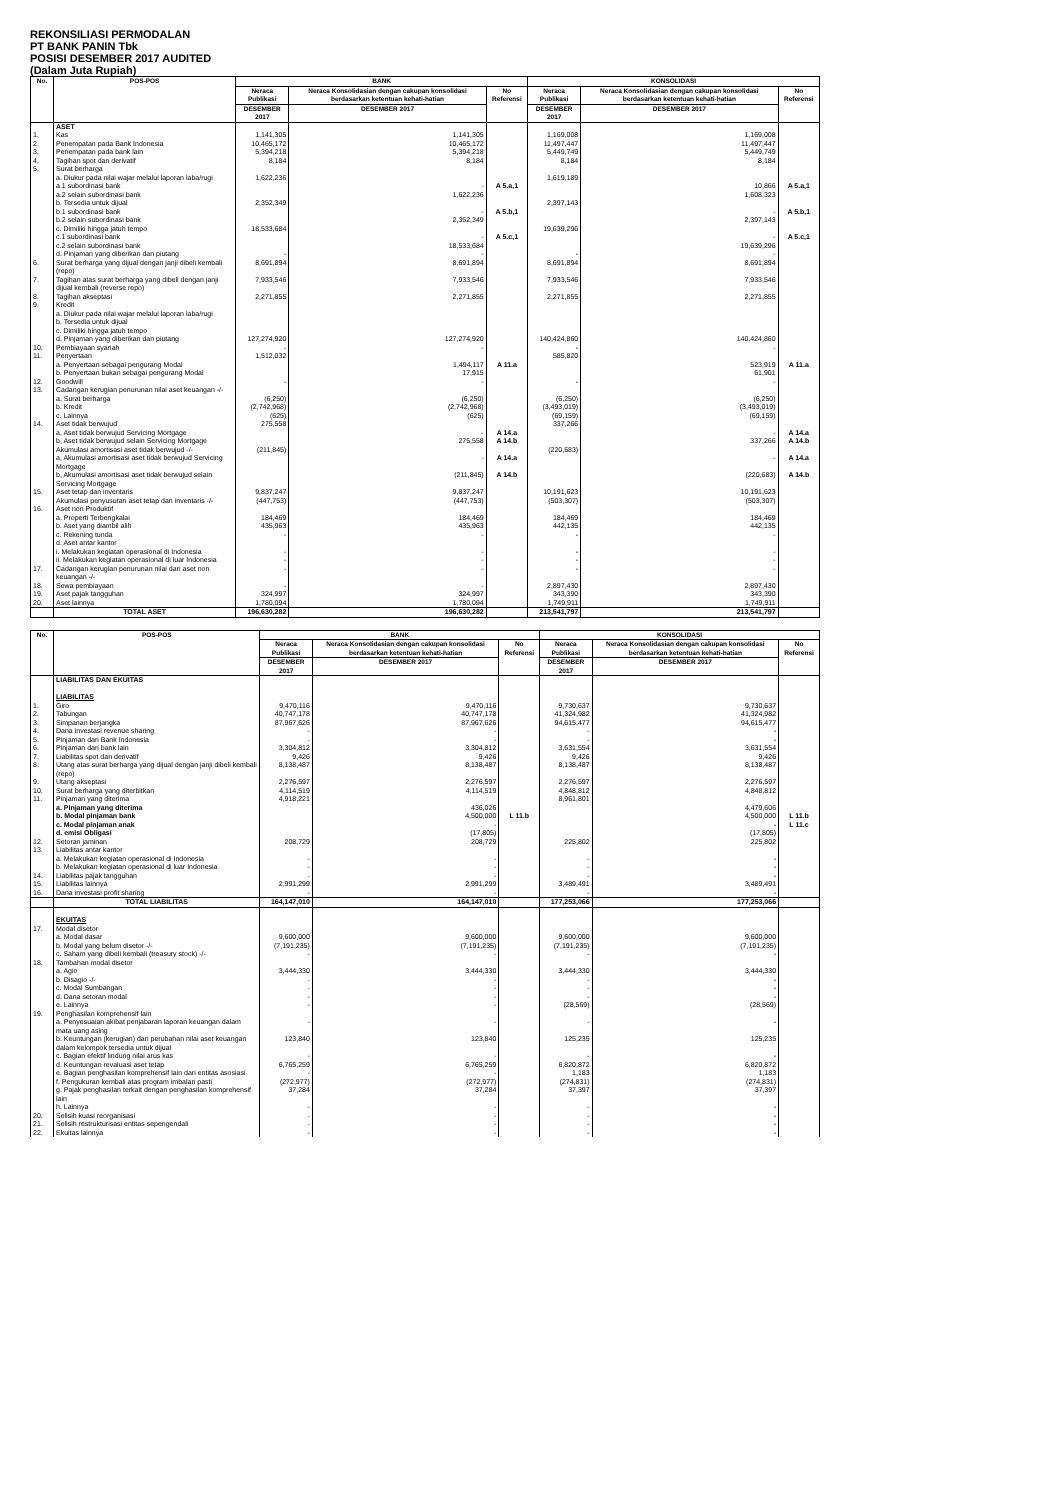REKONSILIASI PERMODALAN
PT BANK PANIN Tbk
POSISI DESEMBER 2017 AUDITED
(Dalam Juta Rupiah)
| No. | POS-POS | BANK | | | KONSOLIDASI | | |
| --- | --- | --- | --- | --- | --- | --- | --- |
| | | Neraca Publikasi | Neraca Konsolidasian dengan cakupan konsolidasi berdasarkan ketentuan kehati-hatian | No Referensi | Neraca Publikasi | Neraca Konsolidasian dengan cakupan konsolidasi berdasarkan ketentuan kehati-hatian | No Referensi |
| | | DESEMBER 2017 | DESEMBER 2017 | | DESEMBER 2017 | DESEMBER 2017 | |
| | ASET | | | | | | |
| 1. | Kas | 1,141,305 | 1,141,305 | | 1,169,008 | 1,169,008 | |
| 2. | Penempatan pada Bank Indonesia | 10,465,172 | 10,465,172 | | 11,497,447 | 11,497,447 | |
| 3. | Penempatan pada bank lain | 5,394,218 | 5,394,218 | | 5,449,749 | 5,449,749 | |
| 4. | Tagihan spot dan derivatif | 8,184 | 8,184 | | 8,184 | 8,184 | |
| 5. | Surat berharga | | | | | | |
| | a. Diukur pada nilai wajar melalui laporan laba/rugi | 1,622,236 | | | 1,619,189 | | |
| | a.1 subordinasi bank | | - | A 5.a,1 | | 10,866 | A 5.a,1 |
| | a.2 selain subordinasi bank | | 1,622,236 | | | 1,608,323 | |
| | b. Tersedia untuk dijual | 2,352,349 | | | 2,397,143 | | |
| | b.1 subordinasi bank | | - | A 5.b,1 | | - | A 5.b,1 |
| | b.2 selain subordinasi bank | | 2,352,349 | | | 2,397,143 | |
| | c. Dimiliki hingga jatuh tempo | 18,533,684 | | | 19,639,296 | | |
| | c.1 subordinasi bank | | - | A 5.c,1 | | - | A 5.c,1 |
| | c.2 selain subordinasi bank | | 18,533,684 | | | 19,639,296 | |
| | d. Pinjaman yang diberikan dan piutang | - | - | | - | - | |
| 6. | Surat berharga yang dijual dengan janji dibeli kembali (repo) | 8,691,894 | 8,691,894 | | 8,691,894 | 8,691,894 | |
| 7. | Tagihan atas surat berharga yang dibeli dengan janji dijual kembali (reverse repo) | 7,933,546 | 7,933,546 | | 7,933,546 | 7,933,546 | |
| 8. | Tagihan akseptasi | 2,271,855 | 2,271,855 | | 2,271,855 | 2,271,855 | |
| 9. | Kredit a. Diukur pada nilai wajar melalui laporan laba/rugi b. Tersedia untuk dijual c. Dimiliki hingga jatuh tempo | | | | | | |
| | d. Pinjaman yang diberikan dan piutang | 127,274,920 | 127,274,920 | | 140,424,860 | 140,424,860 | |
| 10. | Pembiayaan syariah | - | - | | - | - | |
| 11. | Penyertaan | 1,512,032 | | | 585,820 | | |
| | a. Penyertaan sebagai pengurang Modal | | 1,494,117 | A 11.a | | 523,919 | A 11.a |
| | b. Penyertaan bukan sebagai pengurang Modal | | 17,915 | | | 61,901 | |
| 12. | Goodwill | - | - | | - | - | |
| 13. | Cadangan kerugian penurunan nilai aset keuangan -/- | | | | | | |
| | a. Surat berharga | (6,250) | (6,250) | | (6,250) | (6,250) | |
| | b. Kredit | (2,742,968) | (2,742,968) | | (3,493,019) | (3,493,019) | |
| | c. Lainnya | (625) | (625) | | (69,159) | (69,159) | |
| 14. | Aset tidak berwujud | 275,558 | | | 337,266 | | |
| | a, Aset tidak berwujud Servicing Mortgage | | - | A 14.a | | - | A 14.a |
| | b, Aset tidak berwujud selain Servicing Mortgage | | 275,558 | A 14.b | | 337,266 | A 14.b |
| | Akumulasi amortisasi aset tidak berwujud -/- | (211,845) | | | (220,683) | | |
| | a, Akumulasi amortisasi aset tidak berwujud Servicing Mortgage | | - | A 14.a | | - | A 14.a |
| | b, Akumulasi amortisasi aset tidak berwujud selain Servicing Mortgage | | (211,845) | A 14.b | | (220,683) | A 14.b |
| 15. | Aset tetap dan inventaris | 9,837,247 | 9,837,247 | | 10,191,623 | 10,191,623 | |
| | Akumulasi penyusutan aset tetap dan inventaris -/- | (447,753) | (447,753) | | (503,307) | (503,307) | |
| 16. | Aset non Produktif | | | | | | |
| | a. Properti Terbengkalai | 184,469 | 184,469 | | 184,469 | 184,469 | |
| | b. Aset yang diambil alih | 435,963 | 435,963 | | 442,135 | 442,135 | |
| | c. Rekening tunda | - | - | | - | - | |
| | d. Aset antar kantor | | | | | | |
| | i. Melakukan kegiatan operasional di Indonesia | - | - | | - | - | |
| | ii. Melakukan kegiatan operasional di luar Indonesia | - | - | | - | - | |
| 17. | Cadangan kerugian penurunan nilai dari aset non keuangan -/- | - | - | | - | - | |
| 18. | Sewa pembiayaan | - | - | | 2,897,430 | 2,897,430 | |
| 19. | Aset pajak tangguhan | 324,997 | 324,997 | | 343,390 | 343,390 | |
| 20. | Aset lainnya | 1,780,094 | 1,780,094 | | 1,749,911 | 1,749,911 | |
| | TOTAL ASET | 196,630,282 | 196,630,282 | | 213,541,797 | 213,541,797 | |
| No. | POS-POS | BANK | | | KONSOLIDASI | | |
| --- | --- | --- | --- | --- | --- | --- | --- |
| | | Neraca Publikasi | Neraca Konsolidasian dengan cakupan konsolidasi berdasarkan ketentuan kehati-hatian | No Referensi | Neraca Publikasi | Neraca Konsolidasian dengan cakupan konsolidasi berdasarkan ketentuan kehati-hatian | No Referensi |
| | | DESEMBER 2017 | DESEMBER 2017 | | DESEMBER 2017 | DESEMBER 2017 | |
| | LIABILITAS DAN EKUITAS LIABILITAS | | | | | | |
| 1. | Giro | 9,470,116 | 9,470,116 | | 9,730,637 | 9,730,637 | |
| 2. | Tabungan | 40,747,178 | 40,747,178 | | 41,324,982 | 41,324,982 | |
| 3. | Simpanan berjangka | 87,967,626 | 87,967,626 | | 94,615,477 | 94,615,477 | |
| 4. | Dana investasi revenue sharing | - | - | | - | - | |
| 5. | Pinjaman dari Bank Indonesia | - | - | | - | - | |
| 6. | Pinjaman dari bank lain | 3,304,812 | 3,304,812 | | 3,631,554 | 3,631,554 | |
| 7. | Liabilitas spot dan derivatif | 9,426 | 9,426 | | 9,426 | 9,426 | |
| 8. | Utang atas surat berharga yang dijual dengan janji dibeli kembali (repo) | 8,138,487 | 8,138,487 | | 8,138,487 | 8,138,487 | |
| 9. | Utang akseptasi | 2,276,597 | 2,276,597 | | 2,276,597 | 2,276,597 | |
| 10. | Surat berharga yang diterbitkan | 4,114,519 | 4,114,519 | | 4,848,812 | 4,848,812 | |
| 11. | Pinjaman yang diterima | 4,918,221 | | | 8,961,801 | | |
| | a. Pinjaman yang diterima | | 436,026 | | | 4,479,606 | |
| | b. Modal pinjaman bank | | 4,500,000 | L 11.b | | 4,500,000 | L 11.b |
| | c. Modal pinjaman anak | | - | | | - | L 11.c |
| | d. emisi Obligasi | | (17,805) | | | (17,805) | |
| 12. | Setoran jaminan | 208,729 | 208,729 | | 225,802 | 225,802 | |
| 13. | Liabilitas antar kantor a. Melakukan kegiatan operasional di Indonesia b. Melakukan kegiatan operasional di luar Indonesia | - - | - - | | - - | - - | |
| 14. | Liabilitas pajak tangguhan | - | - | | - | - | |
| 15. | Liabilitas lainnya | 2,991,299 | 2,991,299 | | 3,489,491 | 3,489,491 | |
| 16. | Dana investasi profit sharing | - | - | | - | - | |
| | TOTAL LIABILITAS | 164,147,010 | 164,147,010 | | 177,253,066 | 177,253,066 | |
| | EKUITAS | | | | | | |
| 17. | Modal disetor | | | | | | |
| | a. Modal dasar | 9,600,000 | 9,600,000 | | 9,600,000 | 9,600,000 | |
| | b. Modal yang belum disetor -/- | (7,191,235) | (7,191,235) | | (7,191,235) | (7,191,235) | |
| | c. Saham yang dibeli kembali (treasury stock) -/- | - | - | | - | - | |
| 18. | Tambahan modal disetor | | | | | | |
| | a. Agio | 3,444,330 | 3,444,330 | | 3,444,330 | 3,444,330 | |
| | b. Disagio -/- | - | - | | - | - | |
| | c. Modal Sumbangan | - | - | | - | - | |
| | d. Dana setoran modal | - | - | | - | - | |
| | e. Lainnya | - | - | | (28,569) | (28,569) | |
| 19. | Penghasilan komprehensif lain | | | | | | |
| | a. Penyesuaian akibat penjabaran laporan keuangan dalam mata uang asing | - | - | | - | - | |
| | b. Keuntungan (kerugian) dari perubahan nilai aset keuangan dalam kelompok tersedia untuk dijual | 123,840 | 123,840 | | 125,235 | 125,235 | |
| | c. Bagian efektif lindung nilai arus kas | - | - | | - | - | |
| | d. Keuntungan revaluasi aset tetap | 6,765,259 | 6,765,259 | | 6,820,872 | 6,820,872 | |
| | e. Bagian penghasilan komprehensif lain dari entitas asosiasi | - | - | | 1,183 | 1,183 | |
| | f. Pengukuran kembali atas program imbalan pasti | (272,977) | (272,977) | | (274,831) | (274,831) | |
| | g. Pajak penghasilan terkait dengan penghasilan komprehensif lain | 37,284 | 37,284 | | 37,397 | 37,397 | |
| | h. Lainnya | - | - | | - | - | |
| 20. | Selisih kuasi reorganisasi | - | - | | - | - | |
| 21. | Selisih restrukturisasi entitas sepengendali | - | - | | - | - | |
| 22. | Ekuitas lainnya | - | - | | - | - | |